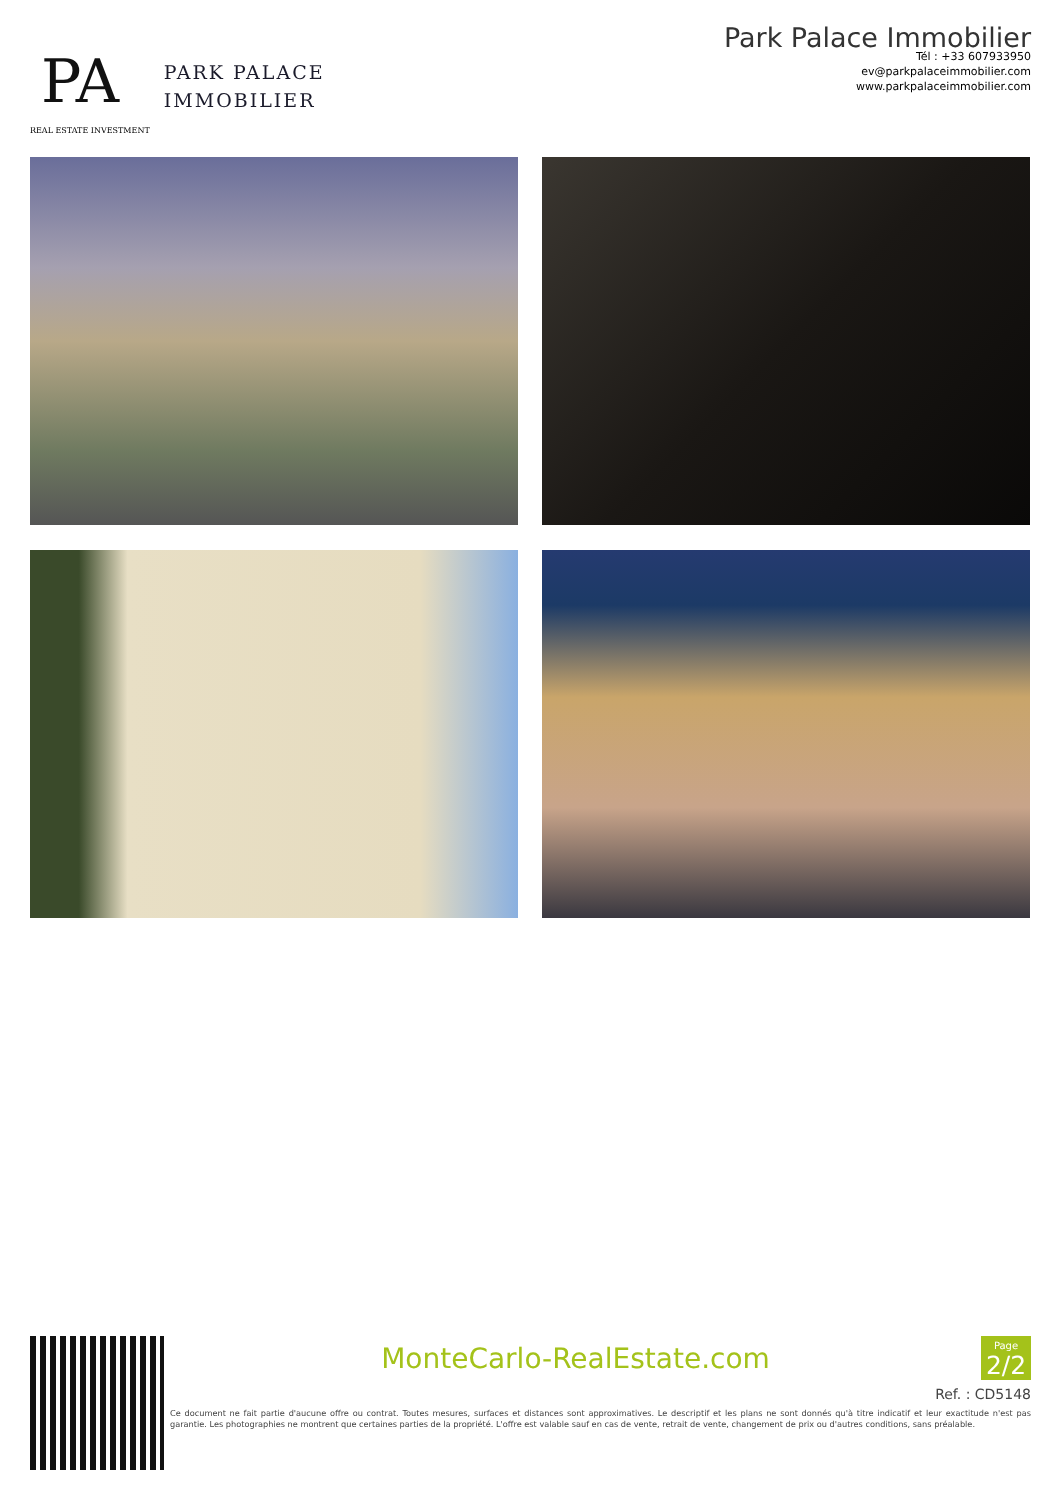PA
REAL ESTATE INVESTMENT
PARK PALACE
IMMOBILIER
Park Palace Immobilier
Tél : +33 607933950
ev@parkpalaceimmobilier.com
www.parkpalaceimmobilier.com
MonteCarlo-RealEstate.com
Page
2/2
Ref. : CD5148
Ce document ne fait partie d'aucune offre ou contrat. Toutes mesures, surfaces et distances sont approximatives. Le descriptif et les plans ne sont donnés qu'à titre indicatif et leur exactitude n'est pas garantie. Les photographies ne montrent que certaines parties de la propriété. L'offre est valable sauf en cas de vente, retrait de vente, changement de prix ou d'autres conditions, sans préalable.